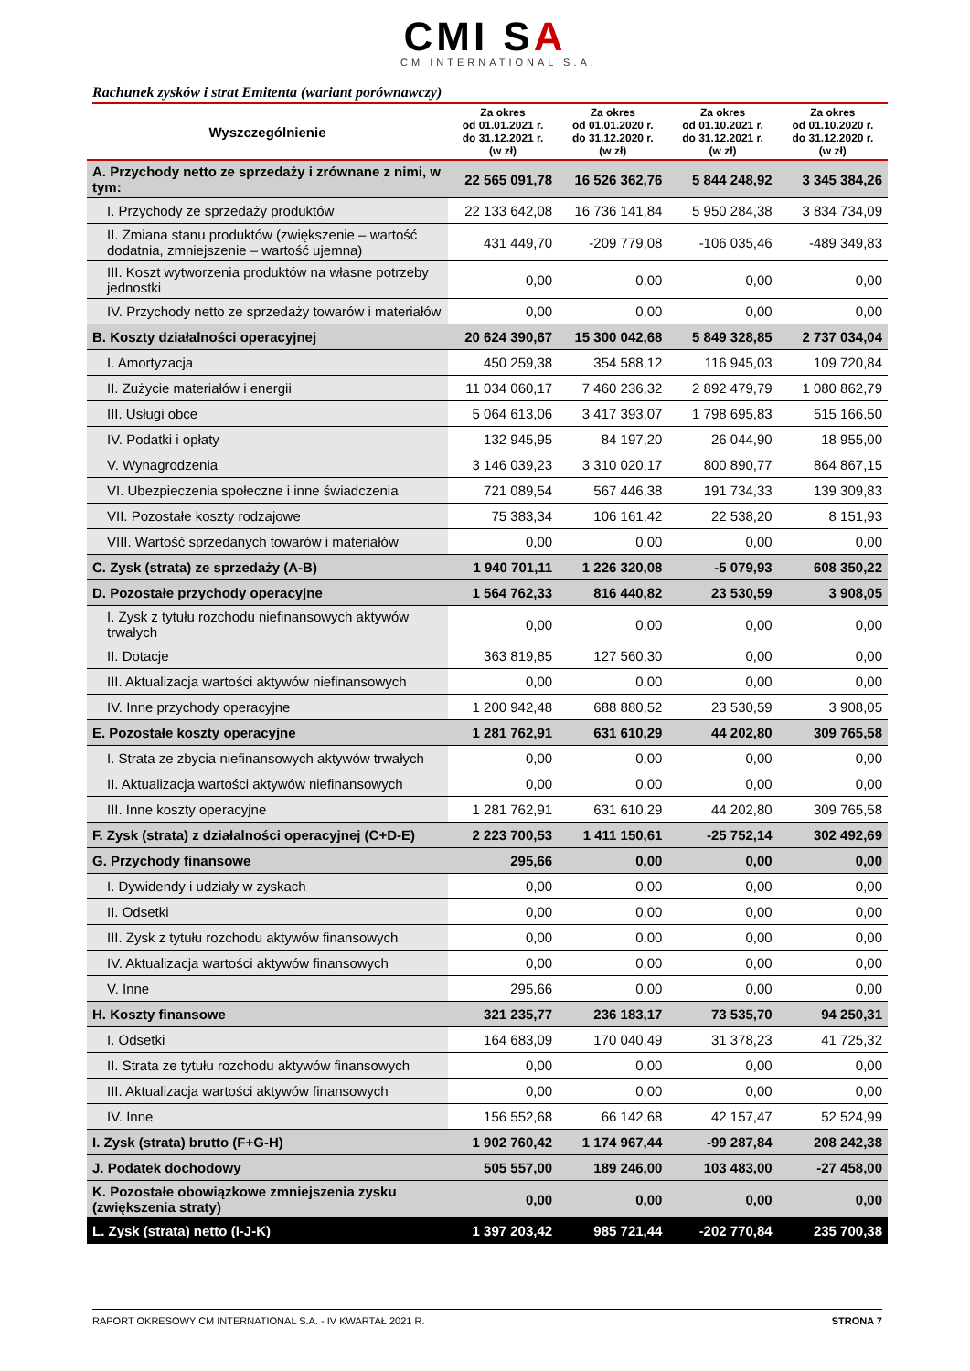CMI SA
CM INTERNATIONAL S.A.
Rachunek zysków i strat Emitenta (wariant porównawczy)
| Wyszczególnienie | Za okres od 01.01.2021 r. do 31.12.2021 r. (w zł) | Za okres od 01.01.2020 r. do 31.12.2020 r. (w zł) | Za okres od 01.10.2021 r. do 31.12.2021 r. (w zł) | Za okres od 01.10.2020 r. do 31.12.2020 r. (w zł) |
| --- | --- | --- | --- | --- |
| A. Przychody netto ze sprzedaży i zrównane z nimi, w tym: | 22 565 091,78 | 16 526 362,76 | 5 844 248,92 | 3 345 384,26 |
| I. Przychody ze sprzedaży produktów | 22 133 642,08 | 16 736 141,84 | 5 950 284,38 | 3 834 734,09 |
| II. Zmiana stanu produktów (zwiększenie – wartość dodatnia, zmniejszenie – wartość ujemna) | 431 449,70 | -209 779,08 | -106 035,46 | -489 349,83 |
| III. Koszt wytworzenia produktów na własne potrzeby jednostki | 0,00 | 0,00 | 0,00 | 0,00 |
| IV. Przychody netto ze sprzedaży towarów i materiałów | 0,00 | 0,00 | 0,00 | 0,00 |
| B. Koszty działalności operacyjnej | 20 624 390,67 | 15 300 042,68 | 5 849 328,85 | 2 737 034,04 |
| I. Amortyzacja | 450 259,38 | 354 588,12 | 116 945,03 | 109 720,84 |
| II. Zużycie materiałów i energii | 11 034 060,17 | 7 460 236,32 | 2 892 479,79 | 1 080 862,79 |
| III. Usługi obce | 5 064 613,06 | 3 417 393,07 | 1 798 695,83 | 515 166,50 |
| IV. Podatki i opłaty | 132 945,95 | 84 197,20 | 26 044,90 | 18 955,00 |
| V. Wynagrodzenia | 3 146 039,23 | 3 310 020,17 | 800 890,77 | 864 867,15 |
| VI. Ubezpieczenia społeczne i inne świadczenia | 721 089,54 | 567 446,38 | 191 734,33 | 139 309,83 |
| VII. Pozostałe koszty rodzajowe | 75 383,34 | 106 161,42 | 22 538,20 | 8 151,93 |
| VIII. Wartość sprzedanych towarów i materiałów | 0,00 | 0,00 | 0,00 | 0,00 |
| C. Zysk (strata) ze sprzedaży (A-B) | 1 940 701,11 | 1 226 320,08 | -5 079,93 | 608 350,22 |
| D. Pozostałe przychody operacyjne | 1 564 762,33 | 816 440,82 | 23 530,59 | 3 908,05 |
| I. Zysk z tytułu rozchodu niefinansowych aktywów trwałych | 0,00 | 0,00 | 0,00 | 0,00 |
| II. Dotacje | 363 819,85 | 127 560,30 | 0,00 | 0,00 |
| III. Aktualizacja wartości aktywów niefinansowych | 0,00 | 0,00 | 0,00 | 0,00 |
| IV. Inne przychody operacyjne | 1 200 942,48 | 688 880,52 | 23 530,59 | 3 908,05 |
| E. Pozostałe koszty operacyjne | 1 281 762,91 | 631 610,29 | 44 202,80 | 309 765,58 |
| I. Strata ze zbycia niefinansowych aktywów trwałych | 0,00 | 0,00 | 0,00 | 0,00 |
| II. Aktualizacja wartości aktywów niefinansowych | 0,00 | 0,00 | 0,00 | 0,00 |
| III. Inne koszty operacyjne | 1 281 762,91 | 631 610,29 | 44 202,80 | 309 765,58 |
| F. Zysk (strata) z działalności operacyjnej (C+D-E) | 2 223 700,53 | 1 411 150,61 | -25 752,14 | 302 492,69 |
| G. Przychody finansowe | 295,66 | 0,00 | 0,00 | 0,00 |
| I. Dywidendy i udziały w zyskach | 0,00 | 0,00 | 0,00 | 0,00 |
| II. Odsetki | 0,00 | 0,00 | 0,00 | 0,00 |
| III. Zysk z tytułu rozchodu aktywów finansowych | 0,00 | 0,00 | 0,00 | 0,00 |
| IV. Aktualizacja wartości aktywów finansowych | 0,00 | 0,00 | 0,00 | 0,00 |
| V. Inne | 295,66 | 0,00 | 0,00 | 0,00 |
| H. Koszty finansowe | 321 235,77 | 236 183,17 | 73 535,70 | 94 250,31 |
| I. Odsetki | 164 683,09 | 170 040,49 | 31 378,23 | 41 725,32 |
| II. Strata ze tytułu rozchodu aktywów finansowych | 0,00 | 0,00 | 0,00 | 0,00 |
| III. Aktualizacja wartości aktywów finansowych | 0,00 | 0,00 | 0,00 | 0,00 |
| IV. Inne | 156 552,68 | 66 142,68 | 42 157,47 | 52 524,99 |
| I. Zysk (strata) brutto (F+G-H) | 1 902 760,42 | 1 174 967,44 | -99 287,84 | 208 242,38 |
| J. Podatek dochodowy | 505 557,00 | 189 246,00 | 103 483,00 | -27 458,00 |
| K. Pozostałe obowiązkowe zmniejszenia zysku (zwiększenia straty) | 0,00 | 0,00 | 0,00 | 0,00 |
| L. Zysk (strata) netto (I-J-K) | 1 397 203,42 | 985 721,44 | -202 770,84 | 235 700,38 |
RAPORT OKRESOWY CM INTERNATIONAL S.A. - IV KWARTAŁ 2021 R. STRONA 7